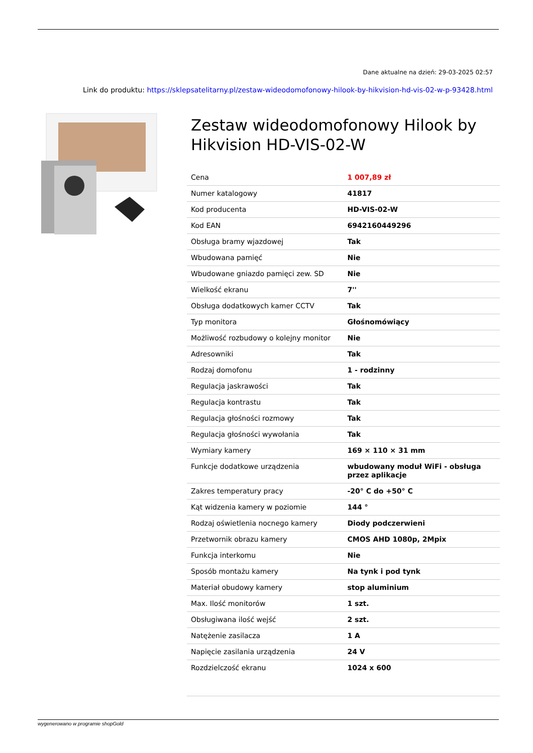Dane aktualne na dzień: 29-03-2025 02:57
Link do produktu: https://sklepsatelitarny.pl/zestaw-wideodomofonowy-hilook-by-hikvision-hd-vis-02-w-p-93428.html
Zestaw wideodomofonowy Hilook by Hikvision HD-VIS-02-W
| Cena | 1 007,89 zł |
| Numer katalogowy | 41817 |
| Kod producenta | HD-VIS-02-W |
| Kod EAN | 6942160449296 |
| Obsługa bramy wjazdowej | Tak |
| Wbudowana pamięć | Nie |
| Wbudowane gniazdo pamięci zew. SD | Nie |
| Wielkość ekranu | 7'' |
| Obsługa dodatkowych kamer CCTV | Tak |
| Typ monitora | Głośnomówiący |
| Możliwość rozbudowy o kolejny monitor | Nie |
| Adresowniki | Tak |
| Rodzaj domofonu | 1 - rodzinny |
| Regulacja jaskrawości | Tak |
| Regulacja kontrastu | Tak |
| Regulacja głośności rozmowy | Tak |
| Regulacja głośności wywołania | Tak |
| Wymiary kamery | 169 × 110 × 31 mm |
| Funkcje dodatkowe urządzenia | wbudowany moduł WiFi - obsługa przez aplikacje |
| Zakres temperatury pracy | -20° C do +50° C |
| Kąt widzenia kamery w poziomie | 144 ° |
| Rodzaj oświetlenia nocnego kamery | Diody podczerwieni |
| Przetwornik obrazu kamery | CMOS AHD 1080p, 2Mpix |
| Funkcja interkomu | Nie |
| Sposób montażu kamery | Na tynk i pod tynk |
| Materiał obudowy kamery | stop aluminium |
| Max. Ilość monitorów | 1 szt. |
| Obsługiwana ilość wejść | 2 szt. |
| Natężenie zasilacza | 1 A |
| Napięcie zasilania urządzenia | 24 V |
| Rozdzielczość ekranu | 1024 x 600 |
wygenerowano w programie shopGold